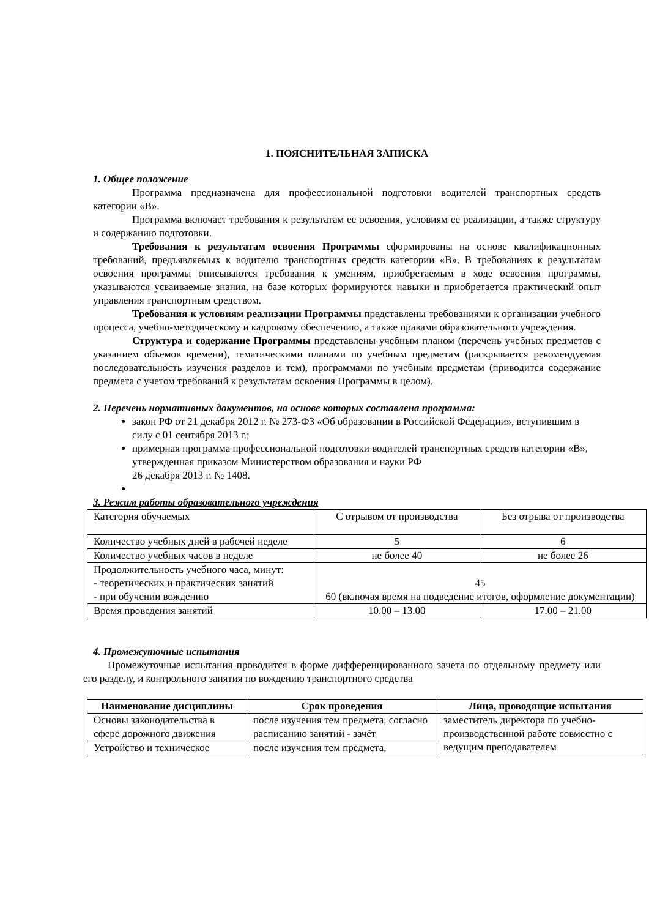1. ПОЯСНИТЕЛЬНАЯ ЗАПИСКА
1. Общее положение
Программа предназначена для профессиональной подготовки водителей транспортных средств категории «В».
Программа включает требования к результатам ее освоения, условиям ее реализации, а также структуру и содержанию подготовки.
Требования к результатам освоения Программы сформированы на основе квалификационных требований, предъявляемых к водителю транспортных средств категории «В». В требованиях к результатам освоения программы описываются требования к умениям, приобретаемым в ходе освоения программы, указываются усваиваемые знания, на базе которых формируются навыки и приобретается практический опыт управления транспортным средством.
Требования к условиям реализации Программы представлены требованиями к организации учебного процесса, учебно-методическому и кадровому обеспечению, а также правами образовательного учреждения.
Структура и содержание Программы представлены учебным планом (перечень учебных предметов с указанием объемов времени), тематическими планами по учебным предметам (раскрывается рекомендуемая последовательность изучения разделов и тем), программами по учебным предметам (приводится содержание предмета с учетом требований к результатам освоения Программы в целом).
2. Перечень нормативных документов, на основе которых составлена программа:
закон РФ от 21 декабря 2012 г. № 273-ФЗ «Об образовании в Российской Федерации», вступившим в силу с 01 сентября 2013 г.;
примерная программа профессиональной подготовки водителей транспортных средств категории «В», утвержденная приказом Министерством образования и науки РФ
26 декабря 2013 г. № 1408.
3. Режим работы образовательного учреждения
| Категория обучаемых | С отрывом от производства | Без отрыва от производства |
| Количество учебных дней в рабочей неделе | 5 | 6 |
| Количество учебных часов в неделе | не более 40 | не более 26 |
| Продолжительность учебного часа, минут: - теоретических и практических занятий - при обучении вождению | 45 60 (включая время на подведение итогов, оформление документации) | |
| Время проведения занятий | 10.00 – 13.00 | 17.00 – 21.00 |
4. Промежуточные испытания
Промежуточные испытания проводится в форме дифференцированного зачета по отдельному предмету или его разделу, и контрольного занятия по вождению транспортного средства
| Наименование дисциплины | Срок проведения | Лица, проводящие испытания |
| --- | --- | --- |
| Основы законодательства в сфере дорожного движения | после изучения тем предмета, согласно расписанию занятий - зачёт | заместитель директора по учебно-производственной работе совместно с ведущим преподавателем |
| Устройство и техническое | после изучения тем предмета, | |